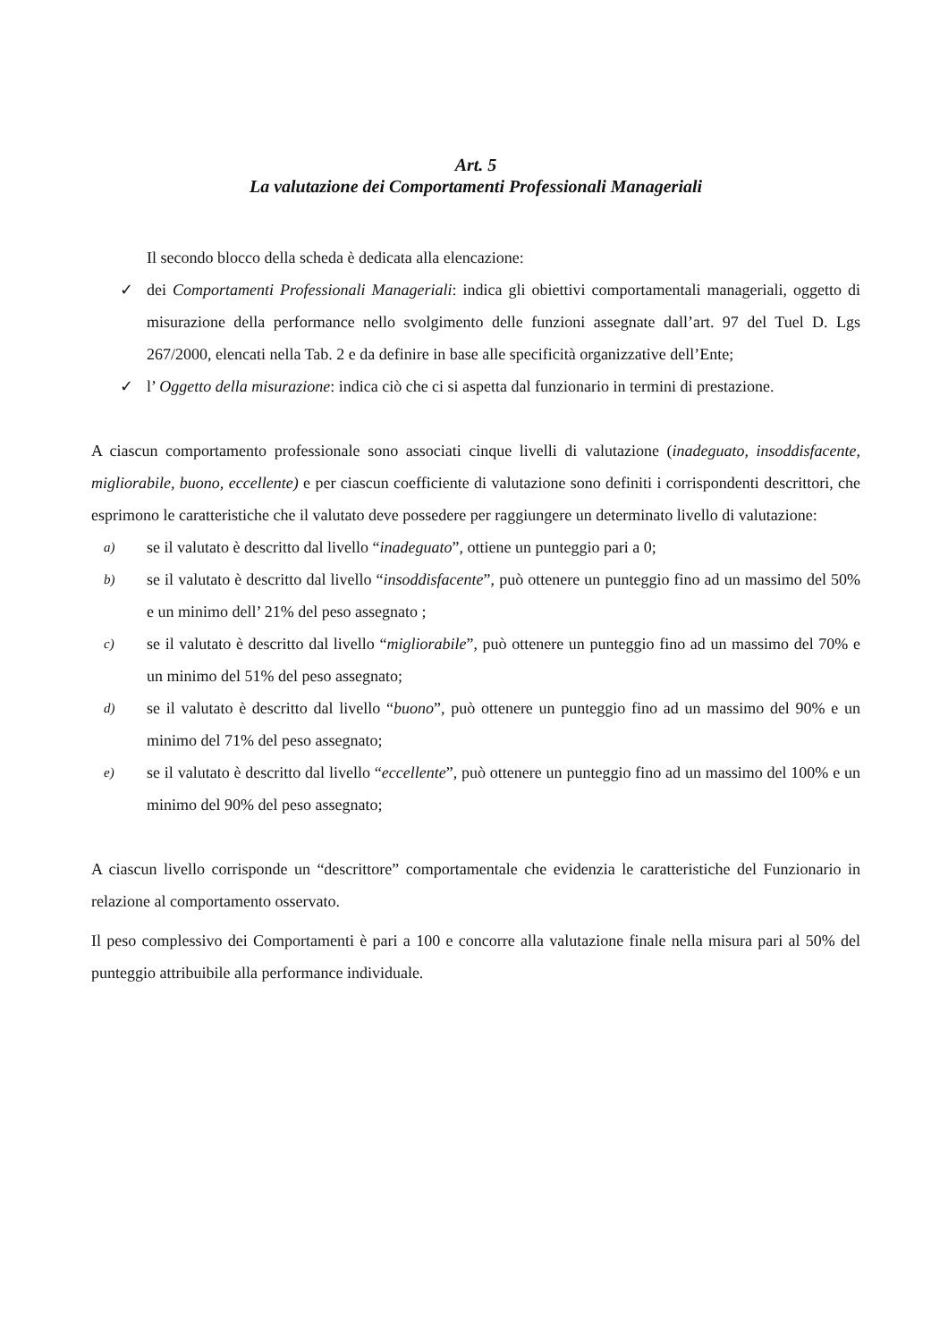Art. 5
La valutazione dei Comportamenti Professionali Manageriali
Il secondo blocco della scheda è dedicata alla elencazione:
✓ dei Comportamenti Professionali Manageriali: indica gli obiettivi comportamentali manageriali, oggetto di misurazione della performance nello svolgimento delle funzioni assegnate dall’art. 97 del Tuel D. Lgs 267/2000, elencati nella Tab. 2 e da definire in base alle specificità organizzative dell’Ente;
✓ l’ Oggetto della misurazione: indica ciò che ci si aspetta dal funzionario in termini di prestazione.
A ciascun comportamento professionale sono associati cinque livelli di valutazione (inadeguato, insoddisfacente, migliorabile, buono, eccellente) e per ciascun coefficiente di valutazione sono definiti i corrispondenti descrittori, che esprimono le caratteristiche che il valutato deve possedere per raggiungere un determinato livello di valutazione:
a)
se il valutato è descritto dal livello “inadeguato”, ottiene un punteggio pari a 0;
b)
se il valutato è descritto dal livello “insoddisfacente”, può ottenere un punteggio fino ad un massimo del 50% e un minimo dell’ 21% del peso assegnato ;
c)
se il valutato è descritto dal livello “migliorabile”, può ottenere un punteggio fino ad un massimo del 70% e un minimo del 51% del peso assegnato;
d)
se il valutato è descritto dal livello “buono”, può ottenere un punteggio fino ad un massimo del 90% e un minimo del 71% del peso assegnato;
e)
se il valutato è descritto dal livello “eccellente”, può ottenere un punteggio fino ad un massimo del 100% e un minimo del 90% del peso assegnato;
A ciascun livello corrisponde un “descrittore” comportamentale che evidenzia le caratteristiche del Funzionario in relazione al comportamento osservato.
Il peso complessivo dei Comportamenti è pari a 100 e concorre alla valutazione finale nella misura pari al 50% del punteggio attribuibile alla performance individuale.